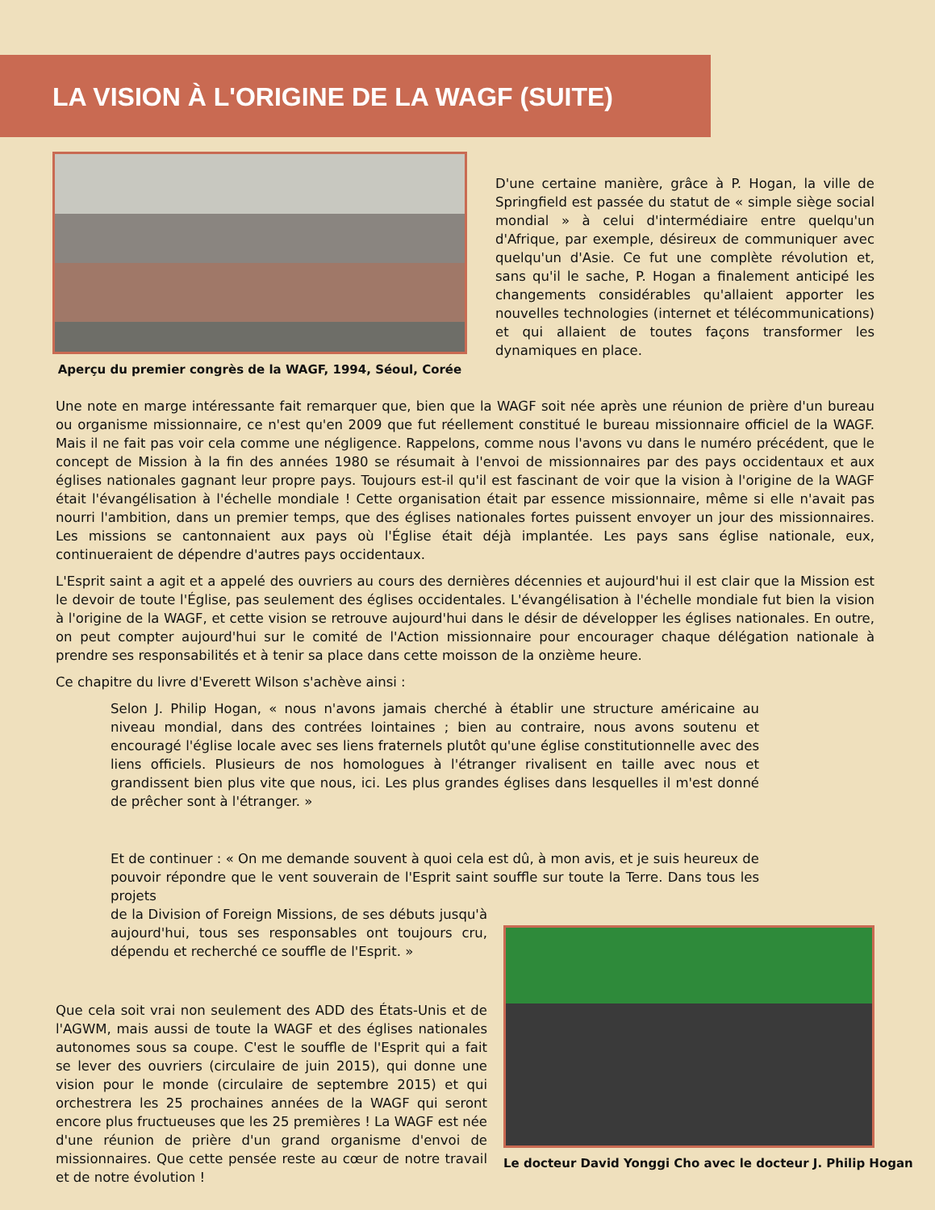LA VISION À L'ORIGINE DE LA WAGF (SUITE)
Aperçu du premier congrès de la WAGF, 1994, Séoul, Corée
D'une certaine manière, grâce à P. Hogan, la ville de Springfield est passée du statut de « simple siège social mondial » à celui d'intermédiaire entre quelqu'un d'Afrique, par exemple, désireux de communiquer avec quelqu'un d'Asie. Ce fut une complète révolution et, sans qu'il le sache, P. Hogan a finalement anticipé les changements considérables qu'allaient apporter les nouvelles technologies (internet et télécommunications) et qui allaient de toutes façons transformer les dynamiques en place.
Une note en marge intéressante fait remarquer que, bien que la WAGF soit née après une réunion de prière d'un bureau ou organisme missionnaire, ce n'est qu'en 2009 que fut réellement constitué le bureau missionnaire officiel de la WAGF. Mais il ne fait pas voir cela comme une négligence. Rappelons, comme nous l'avons vu dans le numéro précédent, que le concept de Mission à la fin des années 1980 se résumait à l'envoi de missionnaires par des pays occidentaux et aux églises nationales gagnant leur propre pays. Toujours est-il qu'il est fascinant de voir que la vision à l'origine de la WAGF était l'évangélisation à l'échelle mondiale ! Cette organisation était par essence missionnaire, même si elle n'avait pas nourri l'ambition, dans un premier temps, que des églises nationales fortes puissent envoyer un jour des missionnaires. Les missions se cantonnaient aux pays où l'Église était déjà implantée. Les pays sans église nationale, eux, continueraient de dépendre d'autres pays occidentaux.
L'Esprit saint a agit et a appelé des ouvriers au cours des dernières décennies et aujourd'hui il est clair que la Mission est le devoir de toute l'Église, pas seulement des églises occidentales. L'évangélisation à l'échelle mondiale fut bien la vision à l'origine de la WAGF, et cette vision se retrouve aujourd'hui dans le désir de développer les églises nationales. En outre, on peut compter aujourd'hui sur le comité de l'Action missionnaire pour encourager chaque délégation nationale à prendre ses responsabilités et à tenir sa place dans cette moisson de la onzième heure.
Ce chapitre du livre d'Everett Wilson s'achève ainsi :
Selon J. Philip Hogan, « nous n'avons jamais cherché à établir une structure américaine au niveau mondial, dans des contrées lointaines ; bien au contraire, nous avons soutenu et encouragé l'église locale avec ses liens fraternels plutôt qu'une église constitutionnelle avec des liens officiels. Plusieurs de nos homologues à l'étranger rivalisent en taille avec nous et grandissent bien plus vite que nous, ici. Les plus grandes églises dans lesquelles il m'est donné de prêcher sont à l'étranger. »
Et de continuer : « On me demande souvent à quoi cela est dû, à mon avis, et je suis heureux de pouvoir répondre que le vent souverain de l'Esprit saint souffle sur toute la Terre. Dans tous les projets
de la Division of Foreign Missions, de ses débuts jusqu'à aujourd'hui, tous ses responsables ont toujours cru, dépendu et recherché ce souffle de l'Esprit. »
Que cela soit vrai non seulement des ADD des États-Unis et de l'AGWM, mais aussi de toute la WAGF et des églises nationales autonomes sous sa coupe. C'est le souffle de l'Esprit qui a fait se lever des ouvriers (circulaire de juin 2015), qui donne une vision pour le monde (circulaire de septembre 2015) et qui orchestrera les 25 prochaines années de la WAGF qui seront encore plus fructueuses que les 25 premières ! La WAGF est née d'une réunion de prière d'un grand organisme d'envoi de missionnaires. Que cette pensée reste au cœur de notre travail et de notre évolution !
Le docteur David Yonggi Cho avec le docteur J. Philip Hogan